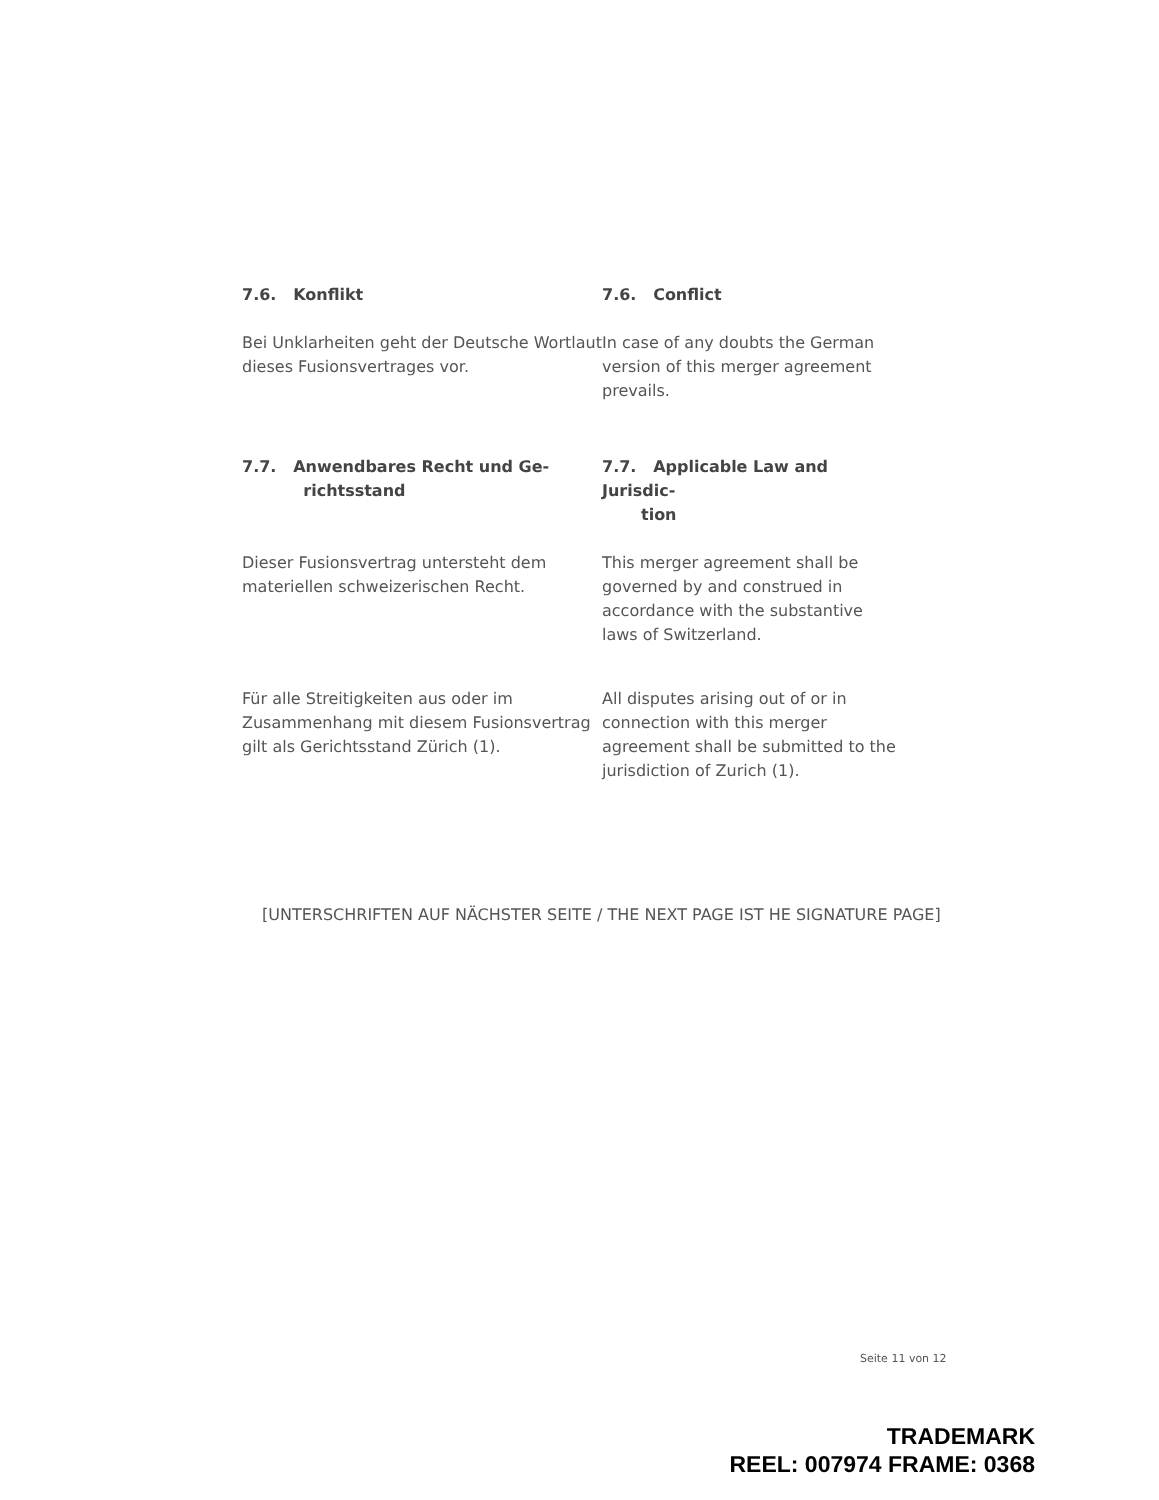7.6. Konflikt 7.6. Conflict
Bei Unklarheiten geht der Deutsche Wortlaut dieses Fusionsvertrages vor.
In case of any doubts the German version of this merger agreement prevails.
7.7. Anwendbares Recht und Ge-
richtsstand
7.7. Applicable Law and Jurisdic-
tion
Dieser Fusionsvertrag untersteht dem materiellen schweizerischen Recht.
This merger agreement shall be governed by and construed in accordance with the substantive laws of Switzerland.
Für alle Streitigkeiten aus oder im Zusammenhang mit diesem Fusionsvertrag gilt als Gerichtsstand Zürich (1).
All disputes arising out of or in connection with this merger agreement shall be submitted to the jurisdiction of Zurich (1).
[UNTERSCHRIFTEN AUF NÄCHSTER SEITE / THE NEXT PAGE IST HE SIGNATURE PAGE]
Seite 11 von 12
TRADEMARK
REEL: 007974 FRAME: 0368